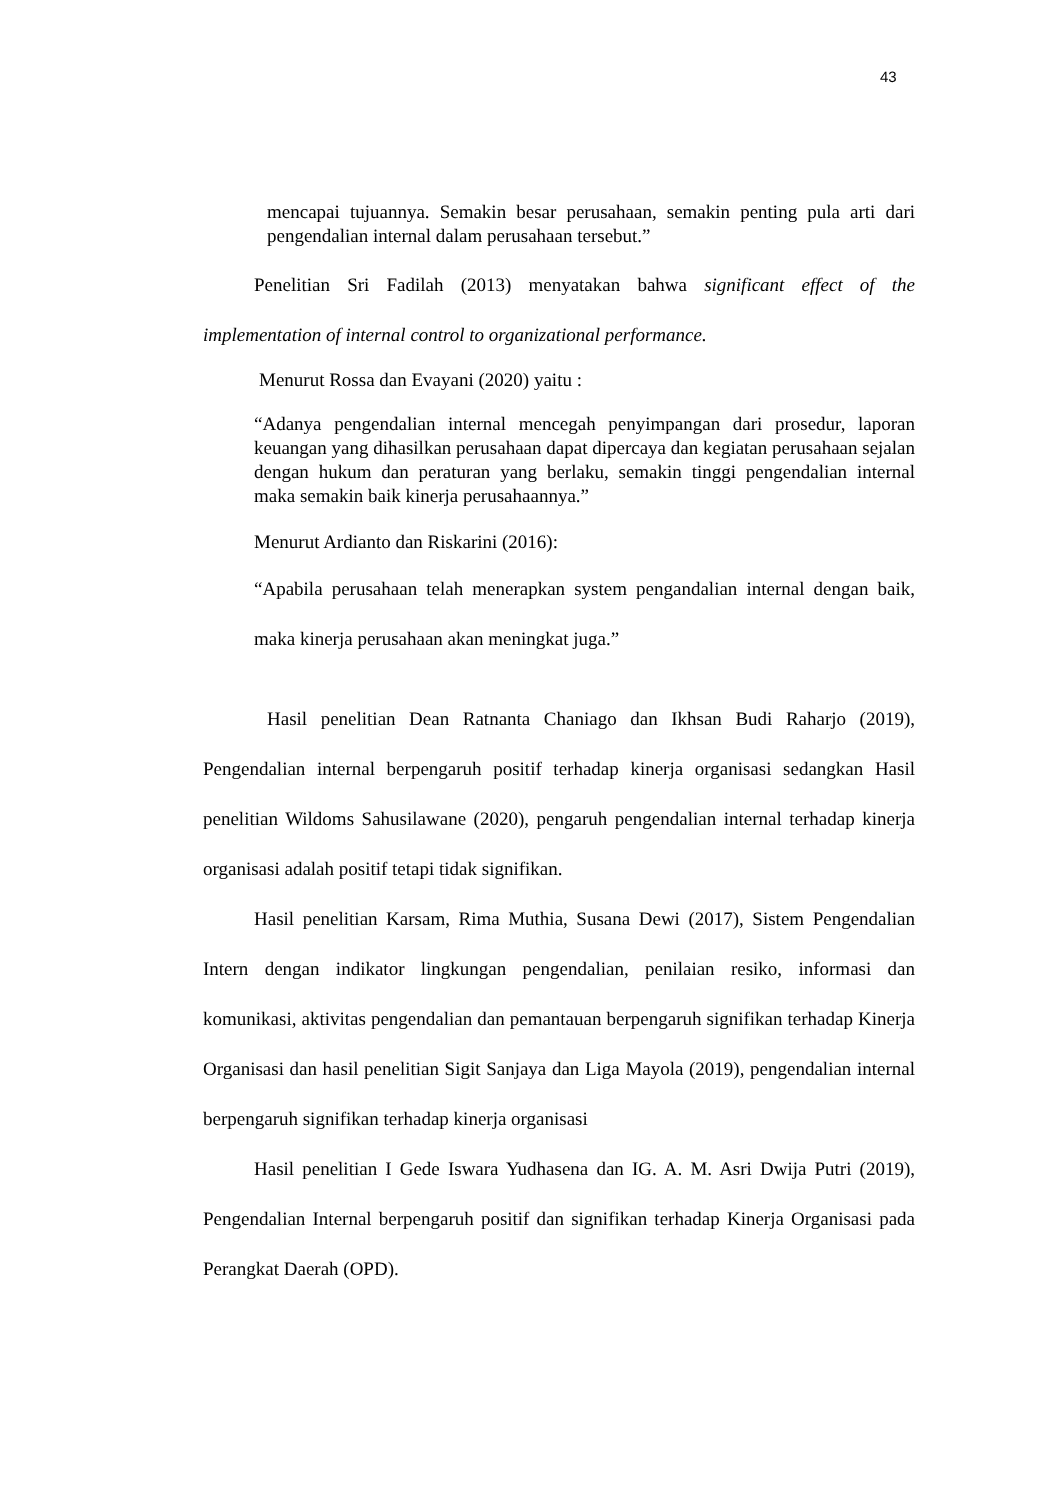43
mencapai tujuannya. Semakin besar perusahaan, semakin penting pula arti dari pengendalian internal dalam perusahaan tersebut.”
Penelitian Sri Fadilah (2013) menyatakan bahwa significant effect of the implementation of internal control to organizational performance.
Menurut Rossa dan Evayani (2020) yaitu :
“Adanya pengendalian internal mencegah penyimpangan dari prosedur, laporan keuangan yang dihasilkan perusahaan dapat dipercaya dan kegiatan perusahaan sejalan dengan hukum dan peraturan yang berlaku, semakin tinggi pengendalian internal maka semakin baik kinerja perusahaannya.”
Menurut Ardianto dan Riskarini (2016):
“Apabila perusahaan telah menerapkan system pengandalian internal dengan baik, maka kinerja perusahaan akan meningkat juga.”
Hasil penelitian Dean Ratnanta Chaniago dan Ikhsan Budi Raharjo (2019), Pengendalian internal berpengaruh positif terhadap kinerja organisasi sedangkan Hasil penelitian Wildoms Sahusilawane (2020), pengaruh pengendalian internal terhadap kinerja organisasi adalah positif tetapi tidak signifikan.
Hasil penelitian Karsam, Rima Muthia, Susana Dewi (2017), Sistem Pengendalian Intern dengan indikator lingkungan pengendalian, penilaian resiko, informasi dan komunikasi, aktivitas pengendalian dan pemantauan berpengaruh signifikan terhadap Kinerja Organisasi dan hasil penelitian Sigit Sanjaya dan Liga Mayola (2019), pengendalian internal berpengaruh signifikan terhadap kinerja organisasi
Hasil penelitian I Gede Iswara Yudhasena dan IG. A. M. Asri Dwija Putri (2019), Pengendalian Internal berpengaruh positif dan signifikan terhadap Kinerja Organisasi pada Perangkat Daerah (OPD).